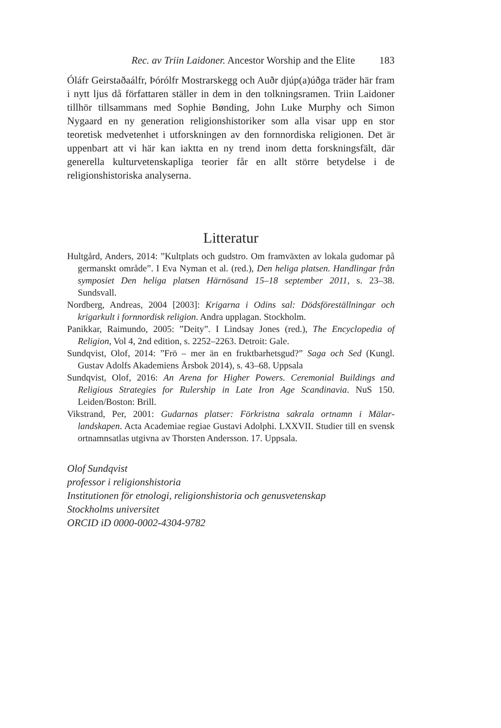Rec. av Triin Laidoner. Ancestor Worship and the Elite 183
Óláfr Geirstaðaálfr, Þórólfr Mostrarskegg och Auðr djúp(a)úðga träder här fram i nytt ljus då författaren ställer in dem in den tolkningsramen. Triin Laidoner tillhör tillsammans med Sophie Bønding, John Luke Murphy och Simon Nygaard en ny generation religionshistoriker som alla visar upp en stor teoretisk medvetenhet i utforskningen av den fornnordiska religionen. Det är uppenbart att vi här kan iaktta en ny trend inom detta forskningsfält, där generella kulturvetenskapliga teorier får en allt större betydelse i de religionshistoriska analyserna.
Litteratur
Hultgård, Anders, 2014: ”Kultplats och gudstro. Om framväxten av lokala gudomar på germanskt område”. I Eva Nyman et al. (red.), Den heliga platsen. Handlingar från symposiet Den heliga platsen Härnösand 15–18 september 2011, s. 23–38. Sundsvall.
Nordberg, Andreas, 2004 [2003]: Krigarna i Odins sal: Dödsföreställningar och krigarkult i fornnordisk religion. Andra upplagan. Stockholm.
Panikkar, Raimundo, 2005: ”Deity”. I Lindsay Jones (red.), The Encyclopedia of Religion, Vol 4, 2nd edition, s. 2252–2263. Detroit: Gale.
Sundqvist, Olof, 2014: ”Frö – mer än en fruktbarhetsgud?” Saga och Sed (Kungl. Gustav Adolfs Akademiens Årsbok 2014), s. 43–68. Uppsala
Sundqvist, Olof, 2016: An Arena for Higher Powers. Ceremonial Buildings and Religious Strategies for Rulership in Late Iron Age Scandinavia. NuS 150. Leiden/Boston: Brill.
Vikstrand, Per, 2001: Gudarnas platser: Förkristna sakrala ortnamn i Mälar­landskapen. Acta Academiae regiae Gustavi Adolphi. LXXVII. Studier till en svensk ortnamnsatlas utgivna av Thorsten Andersson. 17. Uppsala.
Olof Sundqvist
professor i religionshistoria
Institutionen för etnologi, religionshistoria och genusvetenskap
Stockholms universitet
ORCID iD 0000-0002-4304-9782